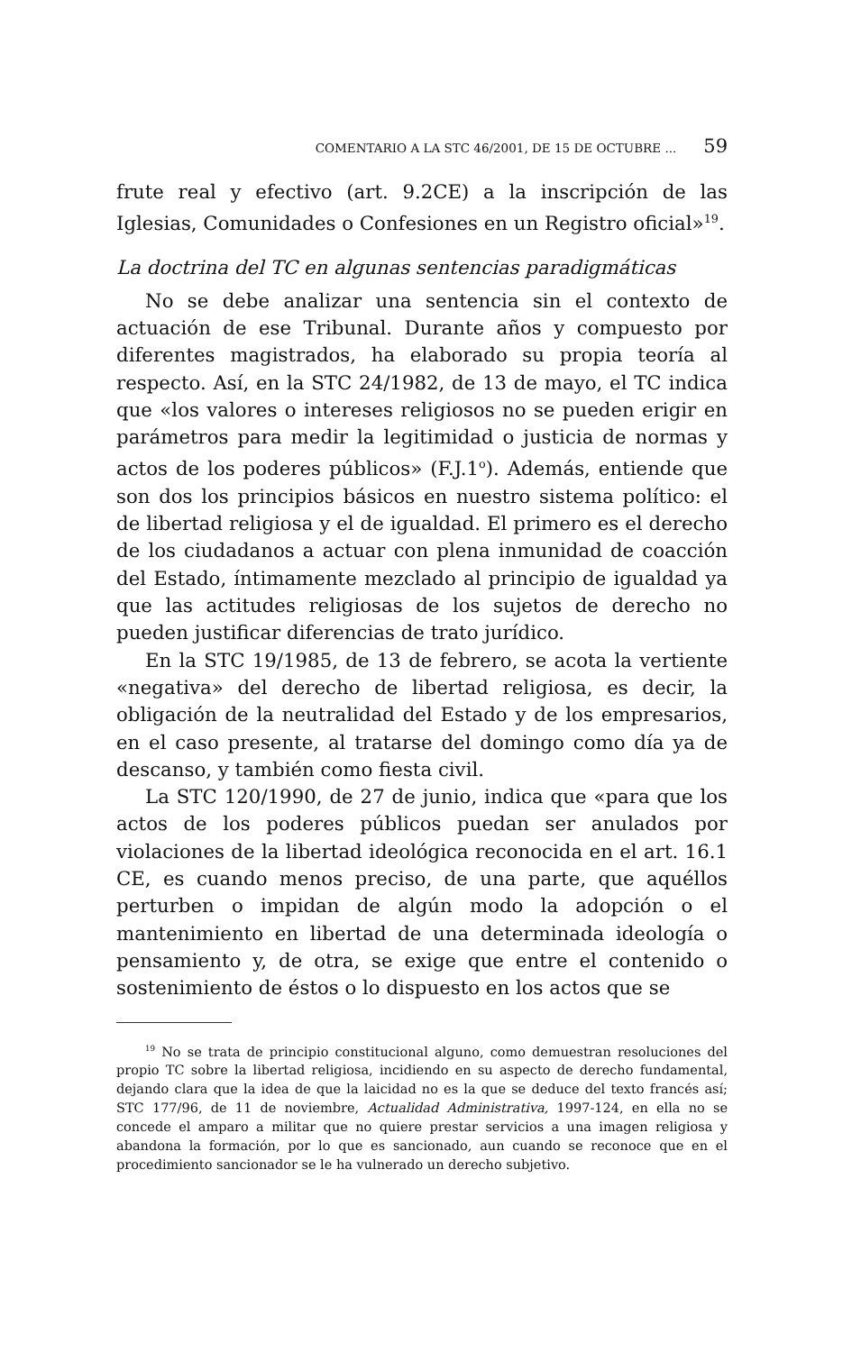COMENTARIO A LA STC 46/2001, DE 15 DE OCTUBRE ... 59
frute real y efectivo (art. 9.2CE) a la inscripción de las Iglesias, Comunidades o Confesiones en un Registro oficial»<sup>19</sup>.
La doctrina del TC en algunas sentencias paradigmáticas
No se debe analizar una sentencia sin el contexto de actuación de ese Tribunal. Durante años y compuesto por diferentes magistrados, ha elaborado su propia teoría al respecto. Así, en la STC 24/1982, de 13 de mayo, el TC indica que «los valores o intereses religiosos no se pueden erigir en parámetros para medir la legitimidad o justicia de normas y actos de los poderes públicos» (F.J.1<sup>o</sup>). Además, entiende que son dos los principios básicos en nuestro sistema político: el de libertad religiosa y el de igualdad. El primero es el derecho de los ciudadanos a actuar con plena inmunidad de coacción del Estado, íntimamente mezclado al principio de igualdad ya que las actitudes religiosas de los sujetos de derecho no pueden justificar diferencias de trato jurídico.
En la STC 19/1985, de 13 de febrero, se acota la vertiente «negativa» del derecho de libertad religiosa, es decir, la obligación de la neutralidad del Estado y de los empresarios, en el caso presente, al tratarse del domingo como día ya de descanso, y también como fiesta civil.
La STC 120/1990, de 27 de junio, indica que «para que los actos de los poderes públicos puedan ser anulados por violaciones de la libertad ideológica reconocida en el art. 16.1 CE, es cuando menos preciso, de una parte, que aquéllos perturben o impidan de algún modo la adopción o el mantenimiento en libertad de una determinada ideología o pensamiento y, de otra, se exige que entre el contenido o sostenimiento de éstos o lo dispuesto en los actos que se
<sup>19</sup> No se trata de principio constitucional alguno, como demuestran resoluciones del propio TC sobre la libertad religiosa, incidiendo en su aspecto de derecho fundamental, dejando clara que la idea de que la laicidad no es la que se deduce del texto francés así; STC 177/96, de 11 de noviembre, Actualidad Administrativa, 1997-124, en ella no se concede el amparo a militar que no quiere prestar servicios a una imagen religiosa y abandona la formación, por lo que es sancionado, aun cuando se reconoce que en el procedimiento sancionador se le ha vulnerado un derecho subjetivo.